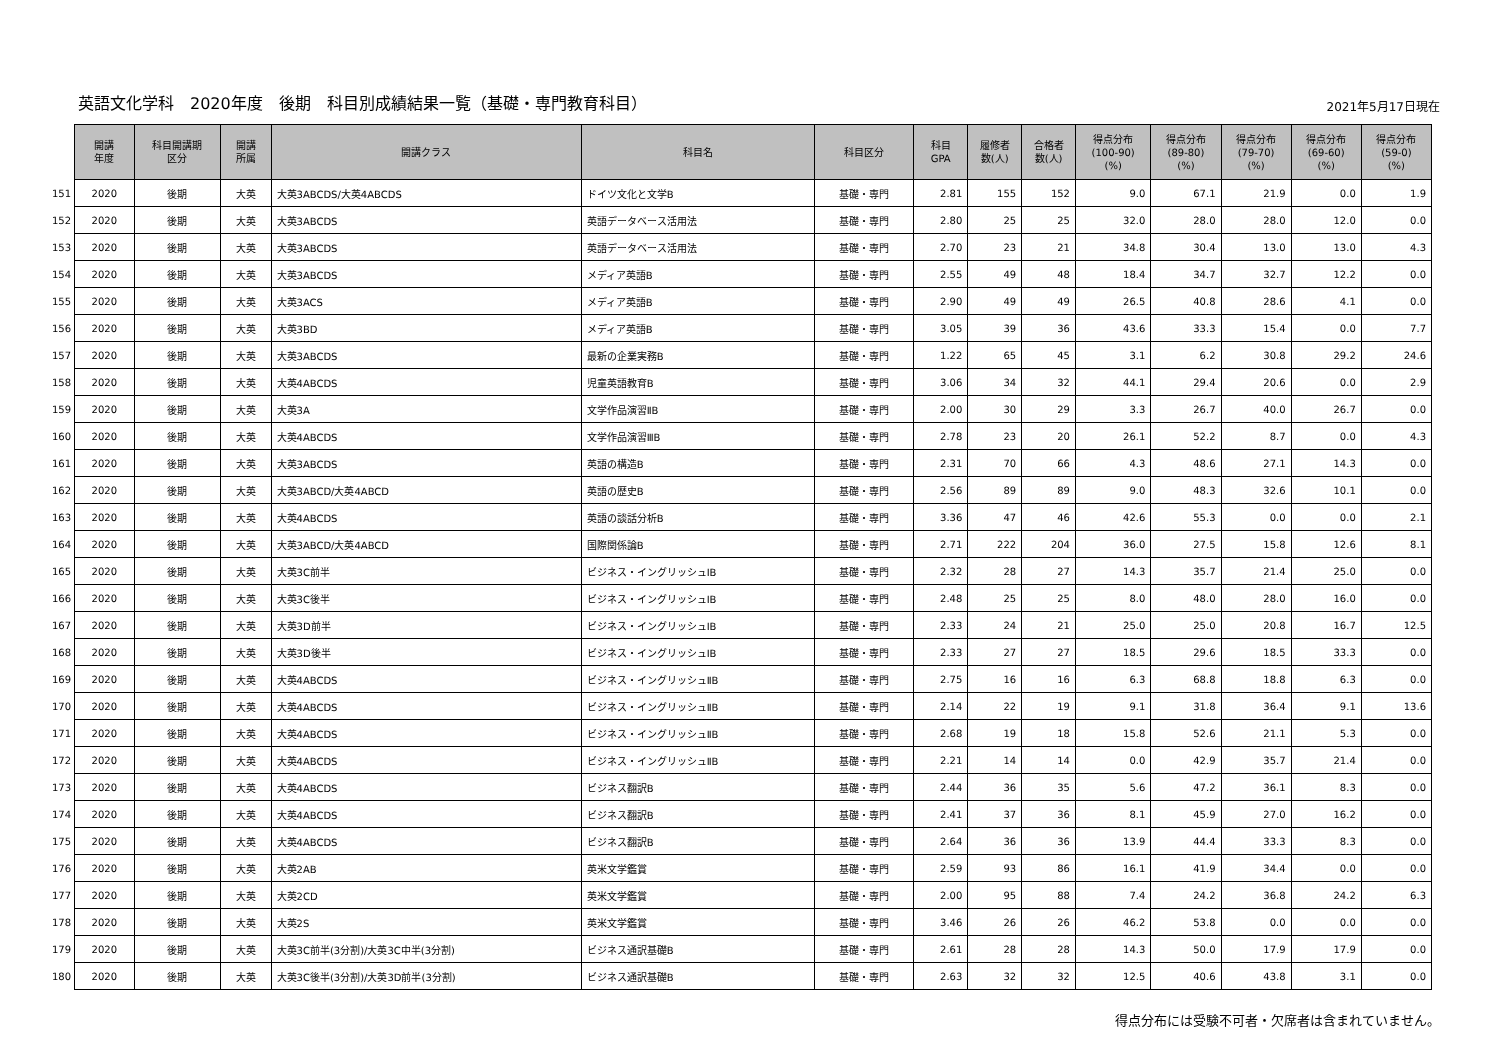英語文化学科　2020年度　後期　科目別成績結果一覧（基礎・専門教育科目）
2021年5月17日現在
| | 開講 年度 | 科目開講期 区分 | 開講 所属 | 開講クラス | 科目名 | 科目区分 | 科目 GPA | 履修者 数(人) | 合格者 数(人) | 得点分布 (100-90) (%) | 得点分布 (89-80) (%) | 得点分布 (79-70) (%) | 得点分布 (69-60) (%) | 得点分布 (59-0) (%) |
| --- | --- | --- | --- | --- | --- | --- | --- | --- | --- | --- | --- | --- | --- | --- |
| 151 | 2020 | 後期 | 大英 | 大英3ABCDS/大英4ABCDS | ドイツ文化と文学B | 基礎・専門 | 2.81 | 155 | 152 | 9.0 | 67.1 | 21.9 | 0.0 | 1.9 |
| 152 | 2020 | 後期 | 大英 | 大英3ABCDS | 英語データベース活用法 | 基礎・専門 | 2.80 | 25 | 25 | 32.0 | 28.0 | 28.0 | 12.0 | 0.0 |
| 153 | 2020 | 後期 | 大英 | 大英3ABCDS | 英語データベース活用法 | 基礎・専門 | 2.70 | 23 | 21 | 34.8 | 30.4 | 13.0 | 13.0 | 4.3 |
| 154 | 2020 | 後期 | 大英 | 大英3ABCDS | メディア英語B | 基礎・専門 | 2.55 | 49 | 48 | 18.4 | 34.7 | 32.7 | 12.2 | 0.0 |
| 155 | 2020 | 後期 | 大英 | 大英3ACS | メディア英語B | 基礎・専門 | 2.90 | 49 | 49 | 26.5 | 40.8 | 28.6 | 4.1 | 0.0 |
| 156 | 2020 | 後期 | 大英 | 大英3BD | メディア英語B | 基礎・専門 | 3.05 | 39 | 36 | 43.6 | 33.3 | 15.4 | 0.0 | 7.7 |
| 157 | 2020 | 後期 | 大英 | 大英3ABCDS | 最新の企業実務B | 基礎・専門 | 1.22 | 65 | 45 | 3.1 | 6.2 | 30.8 | 29.2 | 24.6 |
| 158 | 2020 | 後期 | 大英 | 大英4ABCDS | 児童英語教育B | 基礎・専門 | 3.06 | 34 | 32 | 44.1 | 29.4 | 20.6 | 0.0 | 2.9 |
| 159 | 2020 | 後期 | 大英 | 大英3A | 文学作品演習ⅡB | 基礎・専門 | 2.00 | 30 | 29 | 3.3 | 26.7 | 40.0 | 26.7 | 0.0 |
| 160 | 2020 | 後期 | 大英 | 大英4ABCDS | 文学作品演習ⅢB | 基礎・専門 | 2.78 | 23 | 20 | 26.1 | 52.2 | 8.7 | 0.0 | 4.3 |
| 161 | 2020 | 後期 | 大英 | 大英3ABCDS | 英語の構造B | 基礎・専門 | 2.31 | 70 | 66 | 4.3 | 48.6 | 27.1 | 14.3 | 0.0 |
| 162 | 2020 | 後期 | 大英 | 大英3ABCD/大英4ABCD | 英語の歴史B | 基礎・専門 | 2.56 | 89 | 89 | 9.0 | 48.3 | 32.6 | 10.1 | 0.0 |
| 163 | 2020 | 後期 | 大英 | 大英4ABCDS | 英語の談話分析B | 基礎・専門 | 3.36 | 47 | 46 | 42.6 | 55.3 | 0.0 | 0.0 | 2.1 |
| 164 | 2020 | 後期 | 大英 | 大英3ABCD/大英4ABCD | 国際関係論B | 基礎・専門 | 2.71 | 222 | 204 | 36.0 | 27.5 | 15.8 | 12.6 | 8.1 |
| 165 | 2020 | 後期 | 大英 | 大英3C前半 | ビジネス・イングリッシュⅠB | 基礎・専門 | 2.32 | 28 | 27 | 14.3 | 35.7 | 21.4 | 25.0 | 0.0 |
| 166 | 2020 | 後期 | 大英 | 大英3C後半 | ビジネス・イングリッシュⅠB | 基礎・専門 | 2.48 | 25 | 25 | 8.0 | 48.0 | 28.0 | 16.0 | 0.0 |
| 167 | 2020 | 後期 | 大英 | 大英3D前半 | ビジネス・イングリッシュⅠB | 基礎・専門 | 2.33 | 24 | 21 | 25.0 | 25.0 | 20.8 | 16.7 | 12.5 |
| 168 | 2020 | 後期 | 大英 | 大英3D後半 | ビジネス・イングリッシュⅠB | 基礎・専門 | 2.33 | 27 | 27 | 18.5 | 29.6 | 18.5 | 33.3 | 0.0 |
| 169 | 2020 | 後期 | 大英 | 大英4ABCDS | ビジネス・イングリッシュⅡB | 基礎・専門 | 2.75 | 16 | 16 | 6.3 | 68.8 | 18.8 | 6.3 | 0.0 |
| 170 | 2020 | 後期 | 大英 | 大英4ABCDS | ビジネス・イングリッシュⅡB | 基礎・専門 | 2.14 | 22 | 19 | 9.1 | 31.8 | 36.4 | 9.1 | 13.6 |
| 171 | 2020 | 後期 | 大英 | 大英4ABCDS | ビジネス・イングリッシュⅡB | 基礎・専門 | 2.68 | 19 | 18 | 15.8 | 52.6 | 21.1 | 5.3 | 0.0 |
| 172 | 2020 | 後期 | 大英 | 大英4ABCDS | ビジネス・イングリッシュⅡB | 基礎・専門 | 2.21 | 14 | 14 | 0.0 | 42.9 | 35.7 | 21.4 | 0.0 |
| 173 | 2020 | 後期 | 大英 | 大英4ABCDS | ビジネス翻訳B | 基礎・専門 | 2.44 | 36 | 35 | 5.6 | 47.2 | 36.1 | 8.3 | 0.0 |
| 174 | 2020 | 後期 | 大英 | 大英4ABCDS | ビジネス翻訳B | 基礎・専門 | 2.41 | 37 | 36 | 8.1 | 45.9 | 27.0 | 16.2 | 0.0 |
| 175 | 2020 | 後期 | 大英 | 大英4ABCDS | ビジネス翻訳B | 基礎・専門 | 2.64 | 36 | 36 | 13.9 | 44.4 | 33.3 | 8.3 | 0.0 |
| 176 | 2020 | 後期 | 大英 | 大英2AB | 英米文学鑑賞 | 基礎・専門 | 2.59 | 93 | 86 | 16.1 | 41.9 | 34.4 | 0.0 | 0.0 |
| 177 | 2020 | 後期 | 大英 | 大英2CD | 英米文学鑑賞 | 基礎・専門 | 2.00 | 95 | 88 | 7.4 | 24.2 | 36.8 | 24.2 | 6.3 |
| 178 | 2020 | 後期 | 大英 | 大英2S | 英米文学鑑賞 | 基礎・専門 | 3.46 | 26 | 26 | 46.2 | 53.8 | 0.0 | 0.0 | 0.0 |
| 179 | 2020 | 後期 | 大英 | 大英3C前半(3分割)/大英3C中半(3分割) | ビジネス通訳基礎B | 基礎・専門 | 2.61 | 28 | 28 | 14.3 | 50.0 | 17.9 | 17.9 | 0.0 |
| 180 | 2020 | 後期 | 大英 | 大英3C後半(3分割)/大英3D前半(3分割) | ビジネス通訳基礎B | 基礎・専門 | 2.63 | 32 | 32 | 12.5 | 40.6 | 43.8 | 3.1 | 0.0 |
得点分布には受験不可者・欠席者は含まれていません。